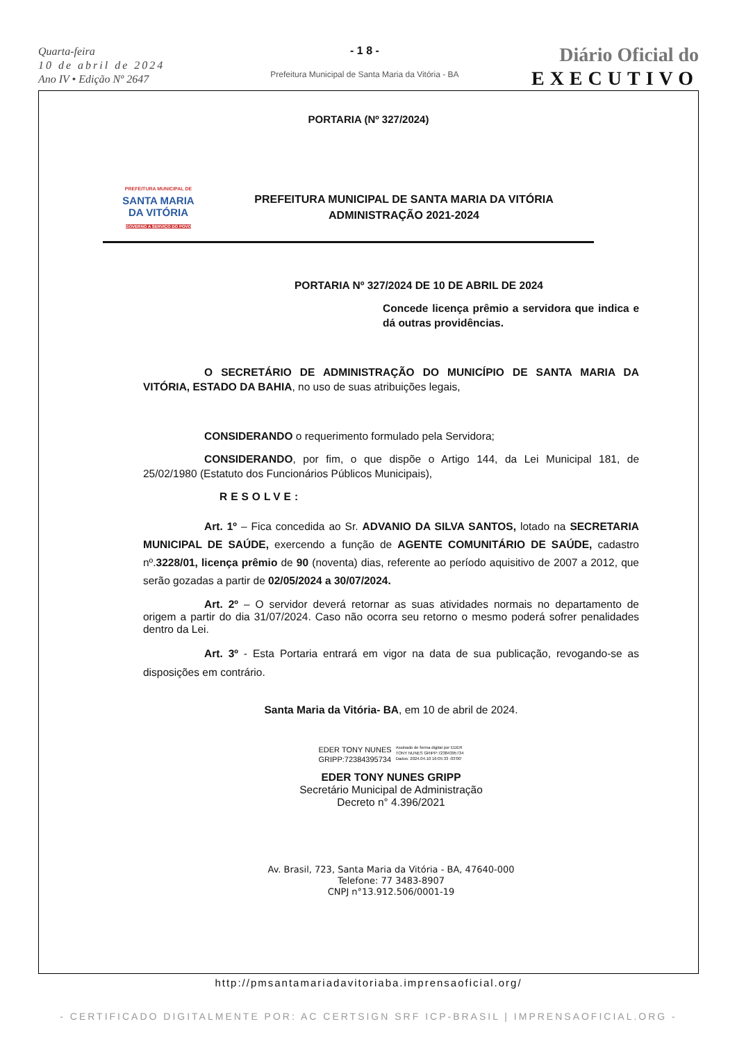Quarta-feira
10 de abril de 2024
Ano IV • Edição Nº 2647
- 1 8 -
Prefeitura Municipal de Santa Maria da Vitória - BA
Diário Oficial do
EXECUTIVO
PORTARIA (Nº 327/2024)
PREFEITURA MUNICIPAL DE
SANTA MARIA
DA VITÓRIA
GOVERNO A SERVIÇO DO POVO
PREFEITURA MUNICIPAL DE SANTA MARIA DA VITÓRIA
ADMINISTRAÇÃO 2021-2024
PORTARIA Nº 327/2024 DE 10 DE ABRIL DE 2024
Concede licença prêmio a servidora que indica e dá outras providências.
O SECRETÁRIO DE ADMINISTRAÇÃO DO MUNICÍPIO DE SANTA MARIA DA VITÓRIA, ESTADO DA BAHIA, no uso de suas atribuições legais,
CONSIDERANDO o requerimento formulado pela Servidora;
CONSIDERANDO, por fim, o que dispõe o Artigo 144, da Lei Municipal 181, de 25/02/1980 (Estatuto dos Funcionários Públicos Municipais),
RESOLVE:
Art. 1º – Fica concedida ao Sr. ADVANIO DA SILVA SANTOS, lotado na SECRETARIA MUNICIPAL DE SAÚDE, exercendo a função de AGENTE COMUNITÁRIO DE SAÚDE, cadastro nº.3228/01, licença prêmio de 90 (noventa) dias, referente ao período aquisitivo de 2007 a 2012, que serão gozadas a partir de 02/05/2024 a 30/07/2024.
Art. 2º – O servidor deverá retornar as suas atividades normais no departamento de origem a partir do dia 31/07/2024. Caso não ocorra seu retorno o mesmo poderá sofrer penalidades dentro da Lei.
Art. 3º - Esta Portaria entrará em vigor na data de sua publicação, revogando-se as disposições em contrário.
Santa Maria da Vitória- BA, em 10 de abril de 2024.
EDER TONY NUNES
GRIPP:72384395734
Assinado de forma digital por EDER
TONY NUNES GRIPP:72384395734
Dados: 2024.04.10 16:05:33 -03'00'
EDER TONY NUNES GRIPP
Secretário Municipal de Administração
Decreto n° 4.396/2021
Av. Brasil, 723, Santa Maria da Vitória - BA, 47640-000
Telefone: 77 3483-8907
CNPJ n°13.912.506/0001-19
http://pmsantamariadavitoriaba.imprensaoficial.org/
- CERTIFICADO DIGITALMENTE POR: AC CERTSIGN SRF ICP-BRASIL | IMPRENSAOFICIAL.ORG -